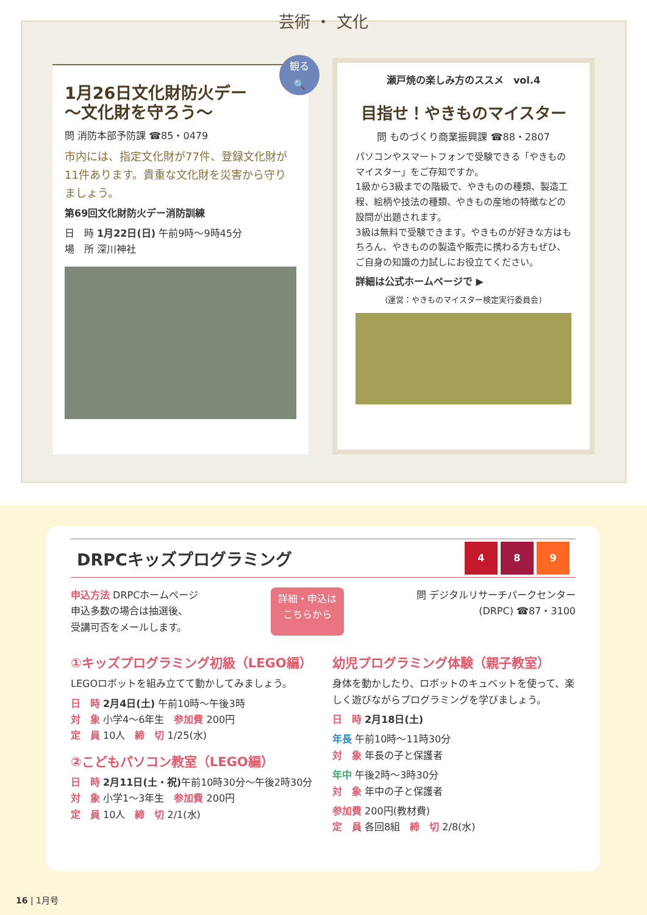芸術 ・ 文化
1月26日文化財防火デー
～文化財を守ろう～
問 消防本部予防課 ☎85・0479
市内には、指定文化財が77件、登録文化財が11件あります。貴重な文化財を災害から守りましょう。
第69回文化財防火デー消防訓練
日　時 1月22日(日) 午前9時～9時45分
場　所 深川神社
観る
🔍
瀬戸焼の楽しみ方のススメ　vol.4
目指せ！やきものマイスター
問 ものづくり商業振興課 ☎88・2807
パソコンやスマートフォンで受験できる「やきものマイスター」をご存知ですか。
1級から3級までの階級で、やきものの種類、製造工程、絵柄や技法の種類、やきもの産地の特徴などの設問が出題されます。
3級は無料で受験できます。やきものが好きな方はもちろん、やきものの製造や販売に携わる方もぜひ、ご自身の知識の力試しにお役立てください。
詳細は公式ホームページで ▶
(運営：やきものマイスター検定実行委員会)
DRPCキッズプログラミング 4 8 9
申込方法 DRPCホームページ
申込多数の場合は抽選後、
受講可否をメールします。
詳細・申込は
こちらから
問 デジタルリサーチパークセンター
(DRPC) ☎87・3100
①キッズプログラミング初級（LEGO編）
LEGOロボットを組み立てて動かしてみましょう。
日　時 2月4日(土) 午前10時～午後3時
対　象 小学4～6年生　参加費 200円
定　員 10人　締　切 1/25(水)
②こどもパソコン教室（LEGO編）
日　時 2月11日(土・祝) 午前10時30分～午後2時30分
対　象 小学1～3年生　参加費 200円
定　員 10人　締　切 2/1(水)
幼児プログラミング体験（親子教室）
身体を動かしたり、ロボットのキュベットを使って、楽しく遊びながらプログラミングを学びましょう。
日　時 2月18日(土)
年長 午前10時～11時30分
対　象 年長の子と保護者
年中 午後2時～3時30分
対　象 年中の子と保護者
参加費 200円(教材費)
定　員 各回8組　締　切 2/8(水)
16 | 1月号